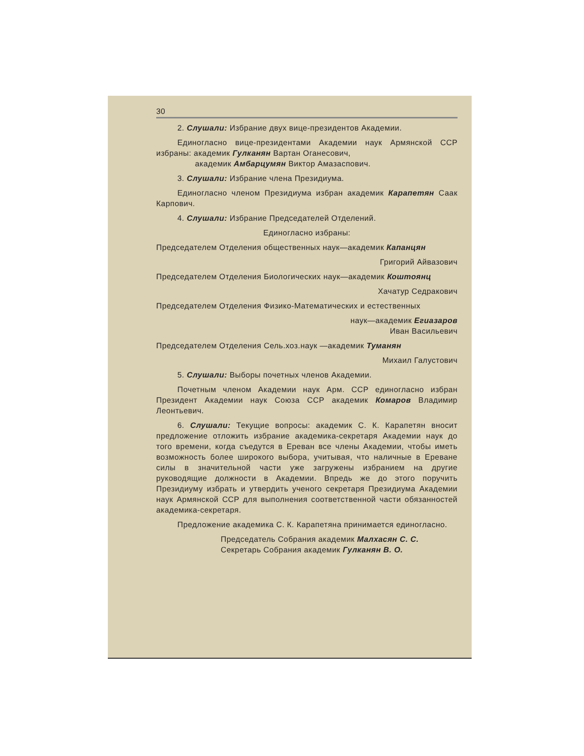30
2. Слушали: Избрание двух вице-президентов Академии.
Единогласно вице-президентами Академии наук Армянской ССР избраны: академик Гулканян Вартан Оганесович,
академик Амбарцумян Виктор Амазаспович.
3. Слушали: Избрание члена Президиума.
Единогласно членом Президиума избран академик Карапетян Саак Карпович.
4. Слушали: Избрание Председателей Отделений.
Единогласно избраны:
Председателем Отделения общественных наук—академик Капанцян
Григорий Айвазович
Председателем Отделения Биологических наук—академик Коштоянц
Хачатур Седракович
Председателем Отделения Физико-Математических и естественных
наук—академик Егиазаров
Иван Васильевич
Председателем Отделения Сель.хоз.наук —академик Туманян
Михаил Галустович
5. Слушали: Выборы почетных членов Академии.
Почетным членом Академии наук Арм. ССР единогласно избран Президент Академии наук Союза ССР академик Комаров Владимир Леонтьевич.
6. Слушали: Текущие вопросы: академик С. К. Карапетян вносит предложение отложить избрание академика-секретаря Академии наук до того времени, когда съедутся в Ереван все члены Академии, чтобы иметь возможность более широкого выбора, учитывая, что наличные в Ереване силы в значительной части уже загружены избранием на другие руководящие должности в Академии. Впредь же до этого поручить Президиуму избрать и утвердить ученого секретаря Президиума Академии наук Армянской ССР для выполнения соответственной части обязанностей академика-секретаря.
Предложение академика С. К. Карапетяна принимается единогласно.
Председатель Собрания академик Малхасян С. С.
Секретарь Собрания академик Гулканян В. О.